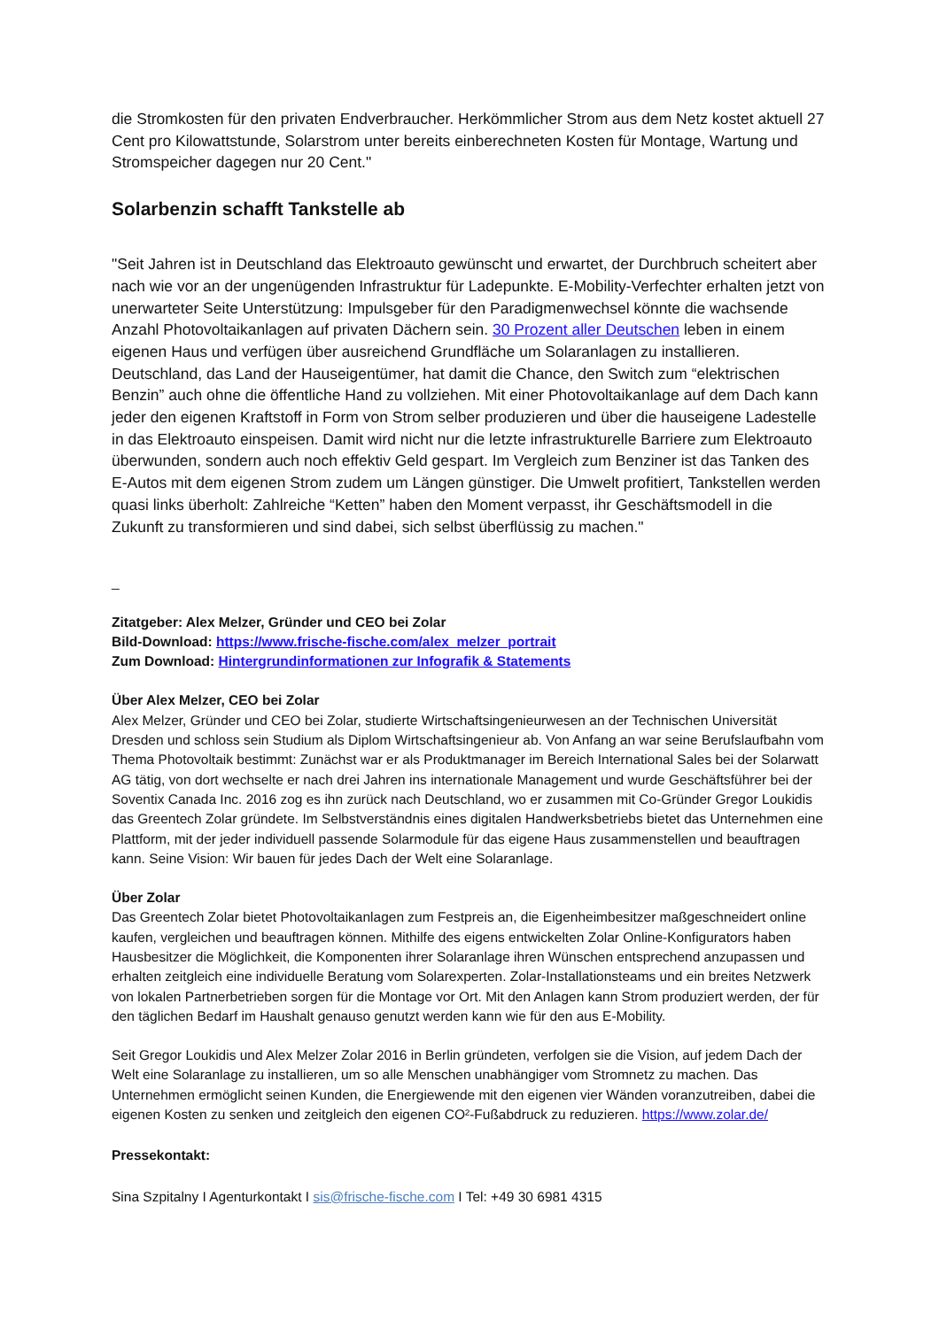die Stromkosten für den privaten Endverbraucher. Herkömmlicher Strom aus dem Netz kostet aktuell 27 Cent pro Kilowattstunde, Solarstrom unter bereits einberechneten Kosten für Montage, Wartung und Stromspeicher dagegen nur 20 Cent."
Solarbenzin schafft Tankstelle ab
"Seit Jahren ist in Deutschland das Elektroauto gewünscht und erwartet, der Durchbruch scheitert aber nach wie vor an der ungenügenden Infrastruktur für Ladepunkte. E-Mobility-Verfechter erhalten jetzt von unerwarteter Seite Unterstützung: Impulsgeber für den Paradigmenwechsel könnte die wachsende Anzahl Photovoltaikanlagen auf privaten Dächern sein. 30 Prozent aller Deutschen leben in einem eigenen Haus und verfügen über ausreichend Grundfläche um Solaranlagen zu installieren. Deutschland, das Land der Hauseigentümer, hat damit die Chance, den Switch zum “elektrischen Benzin” auch ohne die öffentliche Hand zu vollziehen. Mit einer Photovoltaikanlage auf dem Dach kann jeder den eigenen Kraftstoff in Form von Strom selber produzieren und über die hauseigene Ladestelle in das Elektroauto einspeisen. Damit wird nicht nur die letzte infrastrukturelle Barriere zum Elektroauto überwunden, sondern auch noch effektiv Geld gespart. Im Vergleich zum Benziner ist das Tanken des E-Autos mit dem eigenen Strom zudem um Längen günstiger. Die Umwelt profitiert, Tankstellen werden quasi links überholt: Zahlreiche “Ketten” haben den Moment verpasst, ihr Geschäftsmodell in die Zukunft zu transformieren und sind dabei, sich selbst überflüssig zu machen."
_
Zitatgeber: Alex Melzer, Gründer und CEO bei Zolar
Bild-Download: https://www.frische-fische.com/alex_melzer_portrait
Zum Download: Hintergrundinformationen zur Infografik & Statements
Über Alex Melzer, CEO bei Zolar
Alex Melzer, Gründer und CEO bei Zolar, studierte Wirtschaftsingenieurwesen an der Technischen Universität Dresden und schloss sein Studium als Diplom Wirtschaftsingenieur ab. Von Anfang an war seine Berufslaufbahn vom Thema Photovoltaik bestimmt: Zunächst war er als Produktmanager im Bereich International Sales bei der Solarwatt AG tätig, von dort wechselte er nach drei Jahren ins internationale Management und wurde Geschäftsführer bei der Soventix Canada Inc. 2016 zog es ihn zurück nach Deutschland, wo er zusammen mit Co-Gründer Gregor Loukidis das Greentech Zolar gründete. Im Selbstverständnis eines digitalen Handwerksbetriebs bietet das Unternehmen eine Plattform, mit der jeder individuell passende Solarmodule für das eigene Haus zusammenstellen und beauftragen kann. Seine Vision: Wir bauen für jedes Dach der Welt eine Solaranlage.
Über Zolar
Das Greentech Zolar bietet Photovoltaikanlagen zum Festpreis an, die Eigenheimbesitzer maßgeschneidert online kaufen, vergleichen und beauftragen können. Mithilfe des eigens entwickelten Zolar Online-Konfigurators haben Hausbesitzer die Möglichkeit, die Komponenten ihrer Solaranlage ihren Wünschen entsprechend anzupassen und erhalten zeitgleich eine individuelle Beratung vom Solarexperten. Zolar-Installationsteams und ein breites Netzwerk von lokalen Partnerbetrieben sorgen für die Montage vor Ort. Mit den Anlagen kann Strom produziert werden, der für den täglichen Bedarf im Haushalt genauso genutzt werden kann wie für den aus E-Mobility.
Seit Gregor Loukidis und Alex Melzer Zolar 2016 in Berlin gründeten, verfolgen sie die Vision, auf jedem Dach der Welt eine Solaranlage zu installieren, um so alle Menschen unabhängiger vom Stromnetz zu machen. Das Unternehmen ermöglicht seinen Kunden, die Energiewende mit den eigenen vier Wänden voranzutreiben, dabei die eigenen Kosten zu senken und zeitgleich den eigenen CO²-Fußabdruck zu reduzieren. https://www.zolar.de/
Pressekontakt:
Sina Szpitalny I Agenturkontakt I sis@frische-fische.com I Tel: +49 30 6981 4315